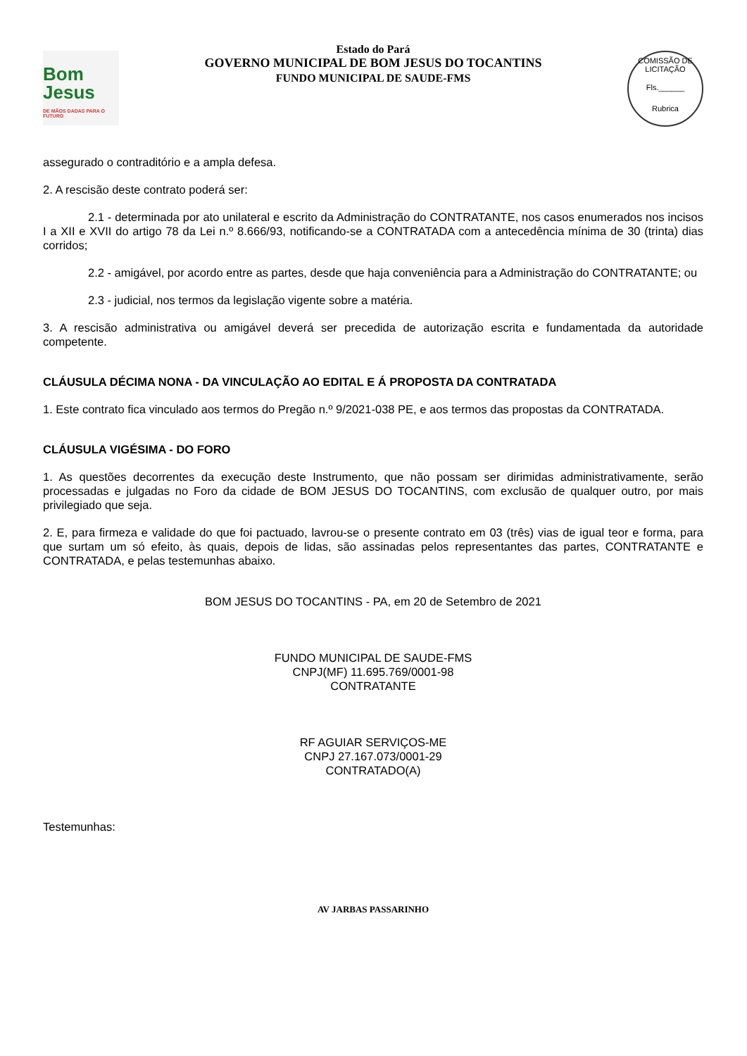Bom Jesus
DE MÃOS DADAS PARA O FUTURO
Estado do Pará
GOVERNO MUNICIPAL DE BOM JESUS DO TOCANTINS
FUNDO MUNICIPAL DE SAUDE-FMS
COMISSÃO DE LICITAÇÃO
Fls.______
Rubrica
assegurado o contraditório e a ampla defesa.
2. A rescisão deste contrato poderá ser:
2.1 - determinada por ato unilateral e escrito da Administração do CONTRATANTE, nos casos enumerados nos incisos I a XII e XVII do artigo 78 da Lei n.º 8.666/93, notificando-se a CONTRATADA com a antecedência mínima de 30 (trinta) dias corridos;
2.2 - amigável, por acordo entre as partes, desde que haja conveniência para a Administração do CONTRATANTE; ou
2.3 - judicial, nos termos da legislação vigente sobre a matéria.
3. A rescisão administrativa ou amigável deverá ser precedida de autorização escrita e fundamentada da autoridade competente.
CLÁUSULA DÉCIMA NONA - DA VINCULAÇÃO AO EDITAL E Á PROPOSTA DA CONTRATADA
1. Este contrato fica vinculado aos termos do Pregão n.º 9/2021-038 PE, e aos termos das propostas da CONTRATADA.
CLÁUSULA VIGÉSIMA - DO FORO
1. As questões decorrentes da execução deste Instrumento, que não possam ser dirimidas administrativamente, serão processadas e julgadas no Foro da cidade de BOM JESUS DO TOCANTINS, com exclusão de qualquer outro, por mais privilegiado que seja.
2. E, para firmeza e validade do que foi pactuado, lavrou-se o presente contrato em 03 (três) vias de igual teor e forma, para que surtam um só efeito, às quais, depois de lidas, são assinadas pelos representantes das partes, CONTRATANTE e CONTRATADA, e pelas testemunhas abaixo.
BOM JESUS DO TOCANTINS - PA, em 20 de Setembro de 2021
FUNDO MUNICIPAL DE SAUDE-FMS
CNPJ(MF) 11.695.769/0001-98
CONTRATANTE
RF AGUIAR SERVIÇOS-ME
CNPJ 27.167.073/0001-29
CONTRATADO(A)
Testemunhas:
AV JARBAS PASSARINHO